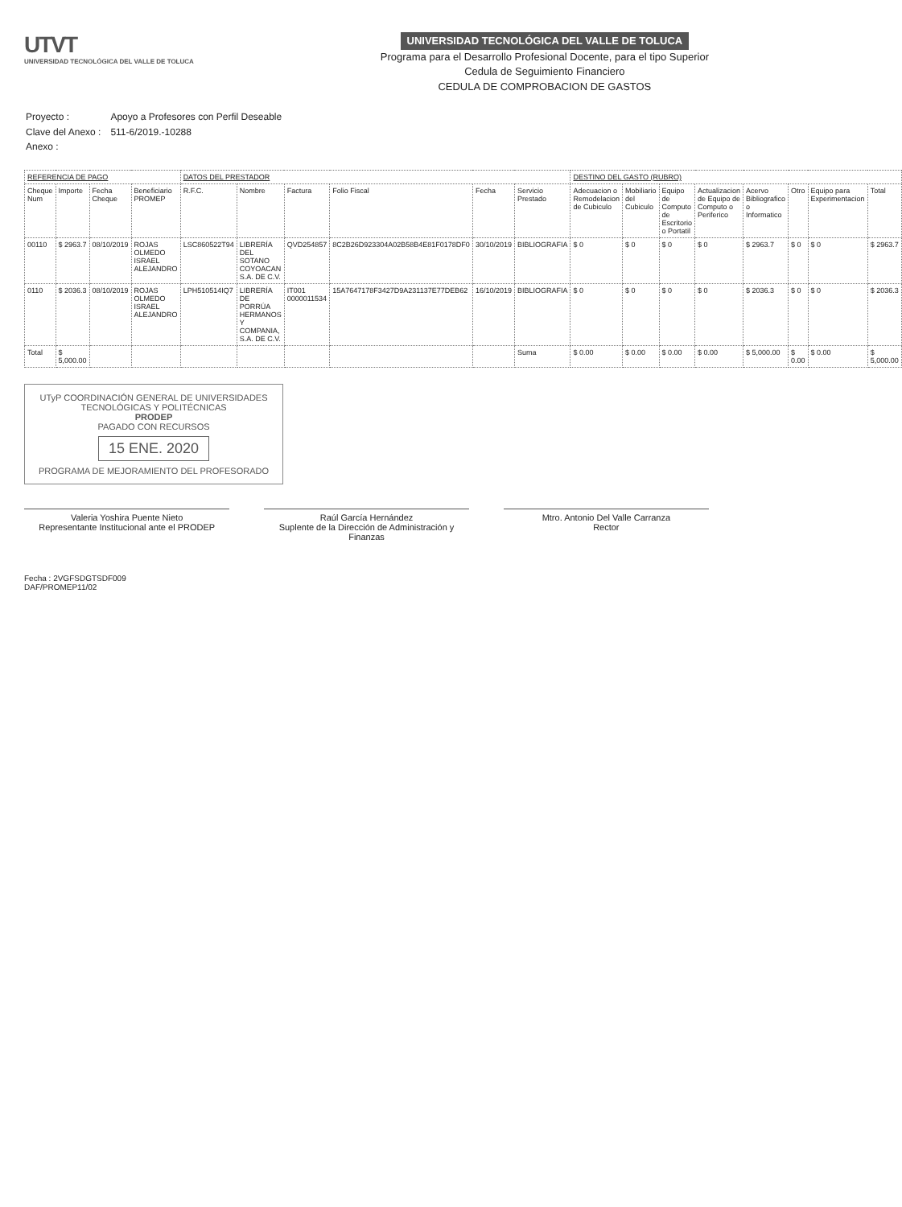UTVT
UNIVERSIDAD TECNOLÓGICA DEL VALLE DE TOLUCA
UNIVERSIDAD TECNOLÓGICA DEL VALLE DE TOLUCA
Programa para el Desarrollo Profesional Docente, para el tipo Superior
Cedula de Seguimiento Financiero
CEDULA DE COMPROBACION DE GASTOS
| Proyecto : | Apoyo a Profesores con Perfil Deseable |
| Clave del Anexo : | 511-6/2019.-10288 |
| Anexo : | |
| REFERENCIA DE PAGO | | | | DATOS DEL PRESTADOR | | | | | | DESTINO DEL GASTO (RUBRO) | | | | | | | |
| --- | --- | --- | --- | --- | --- | --- | --- | --- | --- | --- | --- | --- | --- | --- | --- | --- | --- |
| Cheque Num | Importe | Fecha Cheque | Beneficiario PROMEP | R.F.C. | Nombre | Factura | Folio Fiscal | Fecha | Servicio Prestado | Adecuacion o Remodelacion de Cubiculo | Mobiliario del Cubiculo | Equipo de Computo de Escritorio o Portatil | Actualizacion de Equipo de Computo o Periferico | Acervo Bibliografico o Informatico | Otro | Equipo para Experimentacion | Total |
| 00110 | $ 2963.7 | 08/10/2019 | ROJAS OLMEDO ISRAEL ALEJANDRO | LSC860522T94 | LIBRERÍA DEL SOTANO COYOACAN S.A. DE C.V. | QVD254857 | 8C2B26D923304A02B58B4E81F0178DF0 | 30/10/2019 | BIBLIOGRAFIA | $ 0 | $ 0 | $ 0 | $ 0 | $ 2963.7 | $ 0 | $ 0 | $ 2963.7 |
| 0110 | $ 2036.3 | 08/10/2019 | ROJAS OLMEDO ISRAEL ALEJANDRO | LPH510514IQ7 | LIBRERÍA DE PORRÚA HERMANOS Y COMPANIA, S.A. DE C.V. | IT001 0000011534 | 15A7647178F3427D9A231137E77DEB62 | 16/10/2019 | BIBLIOGRAFIA | $ 0 | $ 0 | $ 0 | $ 0 | $ 2036.3 | $ 0 | $ 0 | $ 2036.3 |
| Total | $ 5,000.00 | | | | | | | | Suma | $ 0.00 | $ 0.00 | $ 0.00 | $ 0.00 | $ 5,000.00 | $ 0.00 | $ 0.00 | $ 5,000.00 |
UTyP COORDINACIÓN GENERAL DE UNIVERSIDADES TECNOLÓGICAS Y POLITÉCNICAS
PRODEP
PAGADO CON RECURSOS
15 ENE. 2020
PROGRAMA DE MEJORAMIENTO DEL PROFESORADO
Valeria Yoshira Puente Nieto
Representante Institucional ante el PRODEP
Raúl García Hernández
Suplente de la Dirección de Administración y Finanzas
Mtro. Antonio Del Valle Carranza
Rector
Fecha : 2VGFSDGTSDF009
DAF/PROMEP11/02